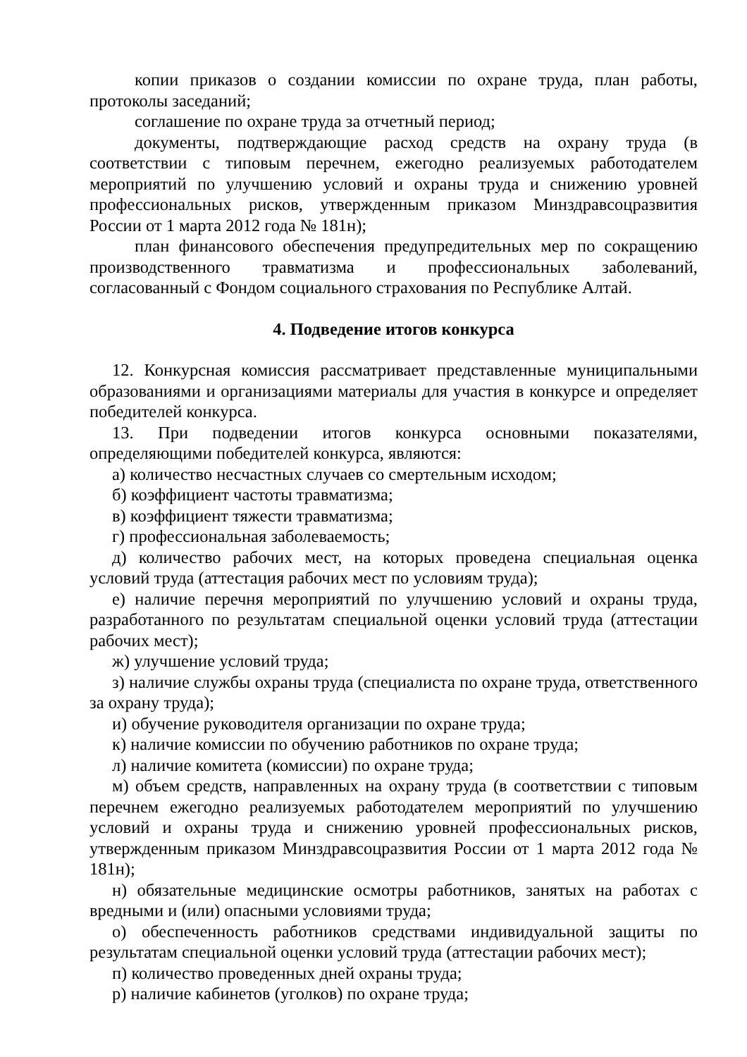копии приказов о создании комиссии по охране труда, план работы, протоколы заседаний;
соглашение по охране труда за отчетный период;
документы, подтверждающие расход средств на охрану труда (в соответствии с типовым перечнем, ежегодно реализуемых работодателем мероприятий по улучшению условий и охраны труда и снижению уровней профессиональных рисков, утвержденным приказом Минздравсоцразвития России от 1 марта 2012 года № 181н);
план финансового обеспечения предупредительных мер по сокращению производственного травматизма и профессиональных заболеваний, согласованный с Фондом социального страхования по Республике Алтай.
4. Подведение итогов конкурса
12. Конкурсная комиссия рассматривает представленные муниципальными образованиями и организациями материалы для участия в конкурсе и определяет победителей конкурса.
13. При подведении итогов конкурса основными показателями, определяющими победителей конкурса, являются:
а) количество несчастных случаев со смертельным исходом;
б) коэффициент частоты травматизма;
в) коэффициент тяжести травматизма;
г) профессиональная заболеваемость;
д) количество рабочих мест, на которых проведена специальная оценка условий труда (аттестация рабочих мест по условиям труда);
е) наличие перечня мероприятий по улучшению условий и охраны труда, разработанного по результатам специальной оценки условий труда (аттестации рабочих мест);
ж) улучшение условий труда;
з) наличие службы охраны труда (специалиста по охране труда, ответственного за охрану труда);
и) обучение руководителя организации по охране труда;
к) наличие комиссии по обучению работников по охране труда;
л) наличие комитета (комиссии) по охране труда;
м) объем средств, направленных на охрану труда (в соответствии с типовым перечнем ежегодно реализуемых работодателем мероприятий по улучшению условий и охраны труда и снижению уровней профессиональных рисков, утвержденным приказом Минздравсоцразвития России от 1 марта 2012 года № 181н);
н) обязательные медицинские осмотры работников, занятых на работах с вредными и (или) опасными условиями труда;
о) обеспеченность работников средствами индивидуальной защиты по результатам специальной оценки условий труда (аттестации рабочих мест);
п) количество проведенных дней охраны труда;
р) наличие кабинетов (уголков) по охране труда;